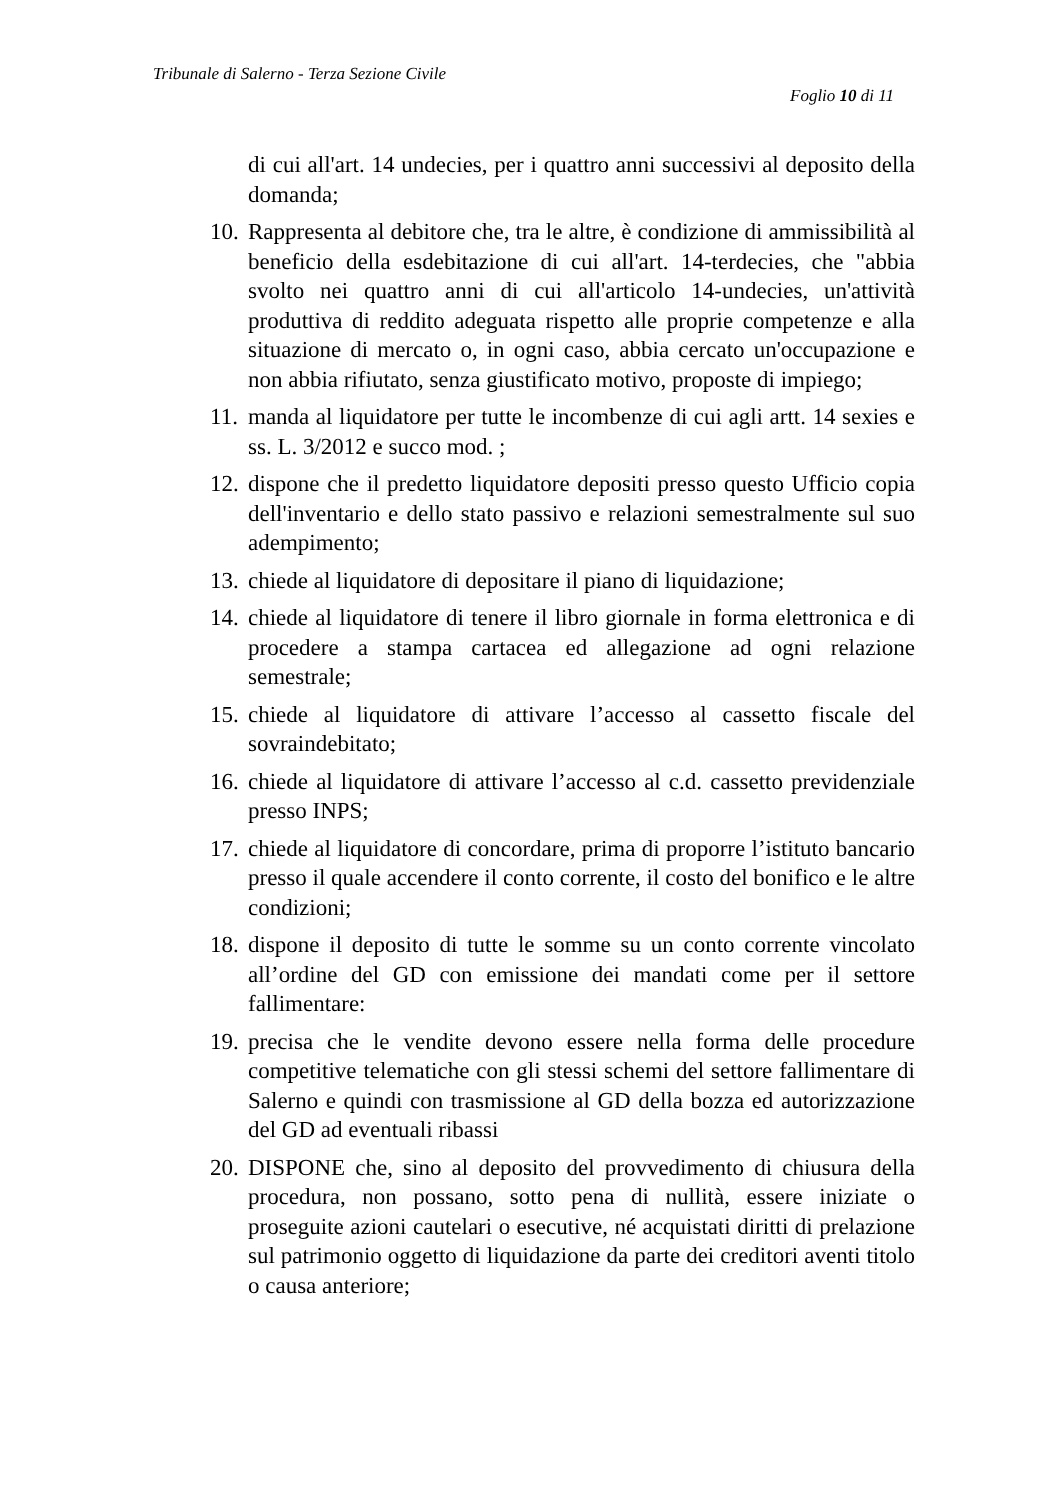Tribunale di Salerno - Terza Sezione Civile
Foglio 10 di 11
di cui all'art. 14 undecies, per i quattro anni successivi al deposito della domanda;
10. Rappresenta al debitore che, tra le altre, è condizione di ammissibilità al beneficio della esdebitazione di cui all'art. 14-terdecies, che "abbia svolto nei quattro anni di cui all'articolo 14-undecies, un'attività produttiva di reddito adeguata rispetto alle proprie competenze e alla situazione di mercato o, in ogni caso, abbia cercato un'occupazione e non abbia rifiutato, senza giustificato motivo, proposte di impiego;
11. manda al liquidatore per tutte le incombenze di cui agli artt. 14 sexies e ss. L. 3/2012 e succo mod. ;
12. dispone che il predetto liquidatore depositi presso questo Ufficio copia dell'inventario e dello stato passivo e relazioni semestralmente sul suo adempimento;
13. chiede al liquidatore di depositare il piano di liquidazione;
14. chiede al liquidatore di tenere il libro giornale in forma elettronica e di procedere a stampa cartacea ed allegazione ad ogni relazione semestrale;
15. chiede al liquidatore di attivare l’accesso al cassetto fiscale del sovraindebitato;
16. chiede al liquidatore di attivare l’accesso al c.d. cassetto previdenziale presso INPS;
17. chiede al liquidatore di concordare, prima di proporre l’istituto bancario presso il quale accendere il conto corrente, il costo del bonifico e le altre condizioni;
18. dispone il deposito di tutte le somme su un conto corrente vincolato all’ordine del GD con emissione dei mandati come per il settore fallimentare:
19. precisa che le vendite devono essere nella forma delle procedure competitive telematiche con gli stessi schemi del settore fallimentare di Salerno e quindi con trasmissione al GD della bozza ed autorizzazione del GD ad eventuali ribassi
20. DISPONE che, sino al deposito del provvedimento di chiusura della procedura, non possano, sotto pena di nullità, essere iniziate o proseguite azioni cautelari o esecutive, né acquistati diritti di prelazione sul patrimonio oggetto di liquidazione da parte dei creditori aventi titolo o causa anteriore;